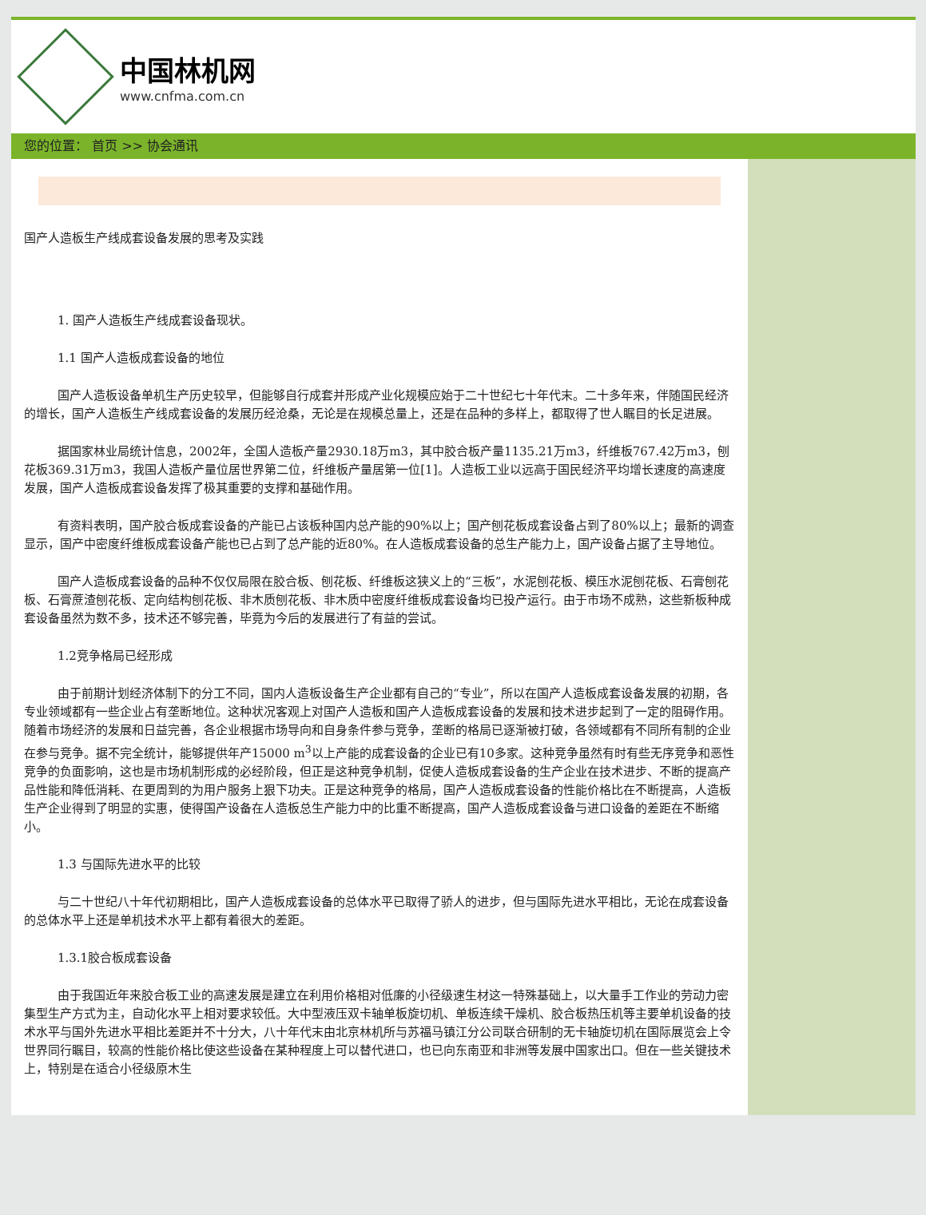中国林机网
www.cnfma.com.cn
您的位置： 首页 >> 协会通讯
国产人造板生产线成套设备发展的思考及实践
1. 国产人造板生产线成套设备现状。
1.1 国产人造板成套设备的地位
国产人造板设备单机生产历史较早，但能够自行成套并形成产业化规模应始于二十世纪七十年代末。二十多年来，伴随国民经济的增长，国产人造板生产线成套设备的发展历经沧桑，无论是在规模总量上，还是在品种的多样上，都取得了世人瞩目的长足进展。
据国家林业局统计信息，2002年，全国人造板产量2930.18万m3，其中胶合板产量1135.21万m3，纤维板767.42万m3，刨花板369.31万m3，我国人造板产量位居世界第二位，纤维板产量居第一位[1]。人造板工业以远高于国民经济平均增长速度的高速度发展，国产人造板成套设备发挥了极其重要的支撑和基础作用。
有资料表明，国产胶合板成套设备的产能已占该板种国内总产能的90%以上；国产刨花板成套设备占到了80%以上；最新的调查显示，国产中密度纤维板成套设备产能也已占到了总产能的近80%。在人造板成套设备的总生产能力上，国产设备占据了主导地位。
国产人造板成套设备的品种不仅仅局限在胶合板、刨花板、纤维板这狭义上的“三板”，水泥刨花板、模压水泥刨花板、石膏刨花板、石膏蔗渣刨花板、定向结构刨花板、非木质刨花板、非木质中密度纤维板成套设备均已投产运行。由于市场不成熟，这些新板种成套设备虽然为数不多，技术还不够完善，毕竟为今后的发展进行了有益的尝试。
1.2竞争格局已经形成
由于前期计划经济体制下的分工不同，国内人造板设备生产企业都有自己的“专业”，所以在国产人造板成套设备发展的初期，各专业领域都有一些企业占有垄断地位。这种状况客观上对国产人造板和国产人造板成套设备的发展和技术进步起到了一定的阻碍作用。随着市场经济的发展和日益完善，各企业根据市场导向和自身条件参与竞争，垄断的格局已逐渐被打破，各领域都有不同所有制的企业在参与竞争。据不完全统计，能够提供年产15000 m<sup>3</sup>以上产能的成套设备的企业已有10多家。这种竞争虽然有时有些无序竞争和恶性竞争的负面影响，这也是市场机制形成的必经阶段，但正是这种竞争机制，促使人造板成套设备的生产企业在技术进步、不断的提高产品性能和降低消耗、在更周到的为用户服务上狠下功夫。正是这种竞争的格局，国产人造板成套设备的性能价格比在不断提高，人造板生产企业得到了明显的实惠，使得国产设备在人造板总生产能力中的比重不断提高，国产人造板成套设备与进口设备的差距在不断缩小。
1.3 与国际先进水平的比较
与二十世纪八十年代初期相比，国产人造板成套设备的总体水平已取得了骄人的进步，但与国际先进水平相比，无论在成套设备的总体水平上还是单机技术水平上都有着很大的差距。
1.3.1胶合板成套设备
由于我国近年来胶合板工业的高速发展是建立在利用价格相对低廉的小径级速生材这一特殊基础上，以大量手工作业的劳动力密集型生产方式为主，自动化水平上相对要求较低。大中型液压双卡轴单板旋切机、单板连续干燥机、胶合板热压机等主要单机设备的技术水平与国外先进水平相比差距并不十分大，八十年代末由北京林机所与苏福马镇江分公司联合研制的无卡轴旋切机在国际展览会上令世界同行瞩目，较高的性能价格比使这些设备在某种程度上可以替代进口，也已向东南亚和非洲等发展中国家出口。但在一些关键技术上，特别是在适合小径级原木生